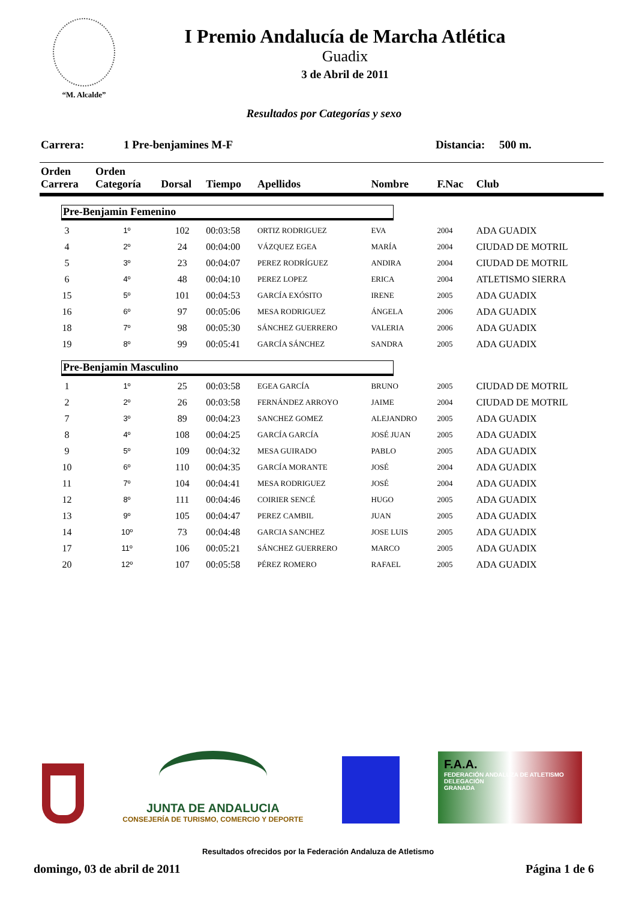“M. Alcalde”
I Premio Andalucía de Marcha Atlética
Guadix
3 de Abril de 2011
Resultados por Categorías y sexo
Carrera: 1 Pre-benjamines M-F Distancia: 500 m.
| Orden Carrera | Orden Categoría | Dorsal | Tiempo | Apellidos | Nombre | F.Nac | Club |
| --- | --- | --- | --- | --- | --- | --- | --- |
| Pre-Benjamin Femenino | | | | | | | |
| 3 | 1º | 102 | 00:03:58 | ORTIZ RODRIGUEZ | EVA | 2004 | ADA GUADIX |
| 4 | 2º | 24 | 00:04:00 | VÁZQUEZ EGEA | MARÍA | 2004 | CIUDAD DE MOTRIL |
| 5 | 3º | 23 | 00:04:07 | PEREZ RODRÍGUEZ | ANDIRA | 2004 | CIUDAD DE MOTRIL |
| 6 | 4º | 48 | 00:04:10 | PEREZ LOPEZ | ERICA | 2004 | ATLETISMO SIERRA |
| 15 | 5º | 101 | 00:04:53 | GARCÍA EXÓSITO | IRENE | 2005 | ADA GUADIX |
| 16 | 6º | 97 | 00:05:06 | MESA RODRIGUEZ | ÁNGELA | 2006 | ADA GUADIX |
| 18 | 7º | 98 | 00:05:30 | SÁNCHEZ GUERRERO | VALERIA | 2006 | ADA GUADIX |
| 19 | 8º | 99 | 00:05:41 | GARCÍA SÁNCHEZ | SANDRA | 2005 | ADA GUADIX |
| Pre-Benjamin Masculino | | | | | | | |
| 1 | 1º | 25 | 00:03:58 | EGEA GARCÍA | BRUNO | 2005 | CIUDAD DE MOTRIL |
| 2 | 2º | 26 | 00:03:58 | FERNÁNDEZ ARROYO | JAIME | 2004 | CIUDAD DE MOTRIL |
| 7 | 3º | 89 | 00:04:23 | SANCHEZ GOMEZ | ALEJANDRO | 2005 | ADA GUADIX |
| 8 | 4º | 108 | 00:04:25 | GARCÍA GARCÍA | JOSÉ JUAN | 2005 | ADA GUADIX |
| 9 | 5º | 109 | 00:04:32 | MESA GUIRADO | PABLO | 2005 | ADA GUADIX |
| 10 | 6º | 110 | 00:04:35 | GARCÍA MORANTE | JOSÉ | 2004 | ADA GUADIX |
| 11 | 7º | 104 | 00:04:41 | MESA RODRIGUEZ | JOSÉ | 2004 | ADA GUADIX |
| 12 | 8º | 111 | 00:04:46 | COIRIER SENCÉ | HUGO | 2005 | ADA GUADIX |
| 13 | 9º | 105 | 00:04:47 | PEREZ CAMBIL | JUAN | 2005 | ADA GUADIX |
| 14 | 10º | 73 | 00:04:48 | GARCIA SANCHEZ | JOSE LUIS | 2005 | ADA GUADIX |
| 17 | 11º | 106 | 00:05:21 | SÁNCHEZ GUERRERO | MARCO | 2005 | ADA GUADIX |
| 20 | 12º | 107 | 00:05:58 | PÉREZ ROMERO | RAFAEL | 2005 | ADA GUADIX |
JUNTA DE ANDALUCIA
CONSEJERÍA DE TURISMO, COMERCIO Y DEPORTE
F.A.A.
FEDERACIÓN ANDALUZA DE ATLETISMO
DELEGACIÓN
GRANADA
Resultados ofrecidos por la Federación Andaluza de Atletismo
domingo, 03 de abril de 2011 Página 1 de 6